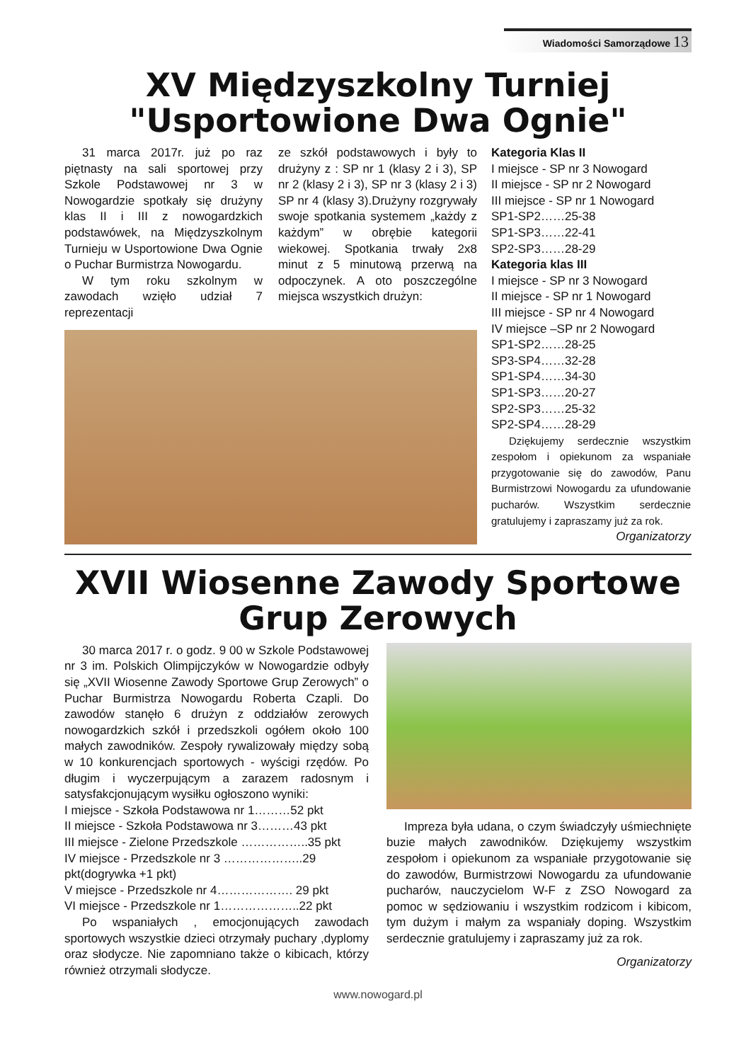Wiadomości Samorządowe 13
XV Międzyszkolny Turniej
"Usportowione Dwa Ognie"
31 marca 2017r. już po raz piętnasty na sali sportowej przy Szkole Podstawowej nr 3 w Nowogardzie spotkały się drużyny klas II i III z nowogardzkich podstawówek, na Międzyszkolnym Turnieju w Usportowione Dwa Ognie o Puchar Burmistrza Nowogardu.
W tym roku szkolnym w zawodach wzięło udział 7 reprezentacji
ze szkół podstawowych i były to drużyny z : SP nr 1 (klasy 2 i 3), SP nr 2 (klasy 2 i 3), SP nr 3 (klasy 2 i 3) SP nr 4 (klasy 3).Drużyny rozgrywały swoje spotkania systemem „każdy z każdym” w obrębie kategorii wiekowej. Spotkania trwały 2x8 minut z 5 minutową przerwą na odpoczynek. A oto poszczególne miejsca wszystkich drużyn:
Kategoria Klas II
I miejsce - SP nr 3 Nowogard
II miejsce - SP nr 2 Nowogard
III miejsce - SP nr 1 Nowogard
SP1-SP2……25-38
SP1-SP3……22-41
SP2-SP3……28-29
Kategoria klas III
I miejsce - SP nr 3 Nowogard
II miejsce - SP nr 1 Nowogard
III miejsce - SP nr 4 Nowogard
IV miejsce –SP nr 2 Nowogard
SP1-SP2……28-25
SP3-SP4……32-28
SP1-SP4……34-30
SP1-SP3……20-27
SP2-SP3……25-32
SP2-SP4……28-29
Dziękujemy serdecznie wszystkim zespołom i opiekunom za wspaniałe przygotowanie się do zawodów, Panu Burmistrzowi Nowogardu za ufundowanie pucharów. Wszystkim serdecznie gratulujemy i zapraszamy już za rok.
Organizatorzy
XVII Wiosenne Zawody Sportowe
Grup Zerowych
30 marca 2017 r. o godz. 9 00 w Szkole Podstawowej nr 3 im. Polskich Olimpijczyków w Nowogardzie odbyły się „XVII Wiosenne Zawody Sportowe Grup Zerowych” o Puchar Burmistrza Nowogardu Roberta Czapli. Do zawodów stanęło 6 drużyn z oddziałów zerowych nowogardzkich szkół i przedszkoli ogółem około 100 małych zawodników. Zespoły rywalizowały między sobą w 10 konkurencjach sportowych - wyścigi rzędów. Po długim i wyczerpującym a zarazem radosnym i satysfakcjonującym wysiłku ogłoszono wyniki:
I miejsce - Szkoła Podstawowa nr 1………52 pkt
II miejsce - Szkoła Podstawowa nr 3………43 pkt
III miejsce - Zielone Przedszkole ……………..35 pkt
IV miejsce - Przedszkole nr 3 ………………..29 pkt(dogrywka +1 pkt)
V miejsce - Przedszkole nr 4………………. 29 pkt
VI miejsce - Przedszkole nr 1………………..22 pkt
Po wspaniałych , emocjonujących zawodach sportowych wszystkie dzieci otrzymały puchary ,dyplomy oraz słodycze. Nie zapomniano także o kibicach, którzy również otrzymali słodycze.
Impreza była udana, o czym świadczyły uśmiechnięte buzie małych zawodników. Dziękujemy wszystkim zespołom i opiekunom za wspaniałe przygotowanie się do zawodów, Burmistrzowi Nowogardu za ufundowanie pucharów, nauczycielom W-F z ZSO Nowogard za pomoc w sędziowaniu i wszystkim rodzicom i kibicom, tym dużym i małym za wspaniały doping. Wszystkim serdecznie gratulujemy i zapraszamy już za rok.
Organizatorzy
www.nowogard.pl